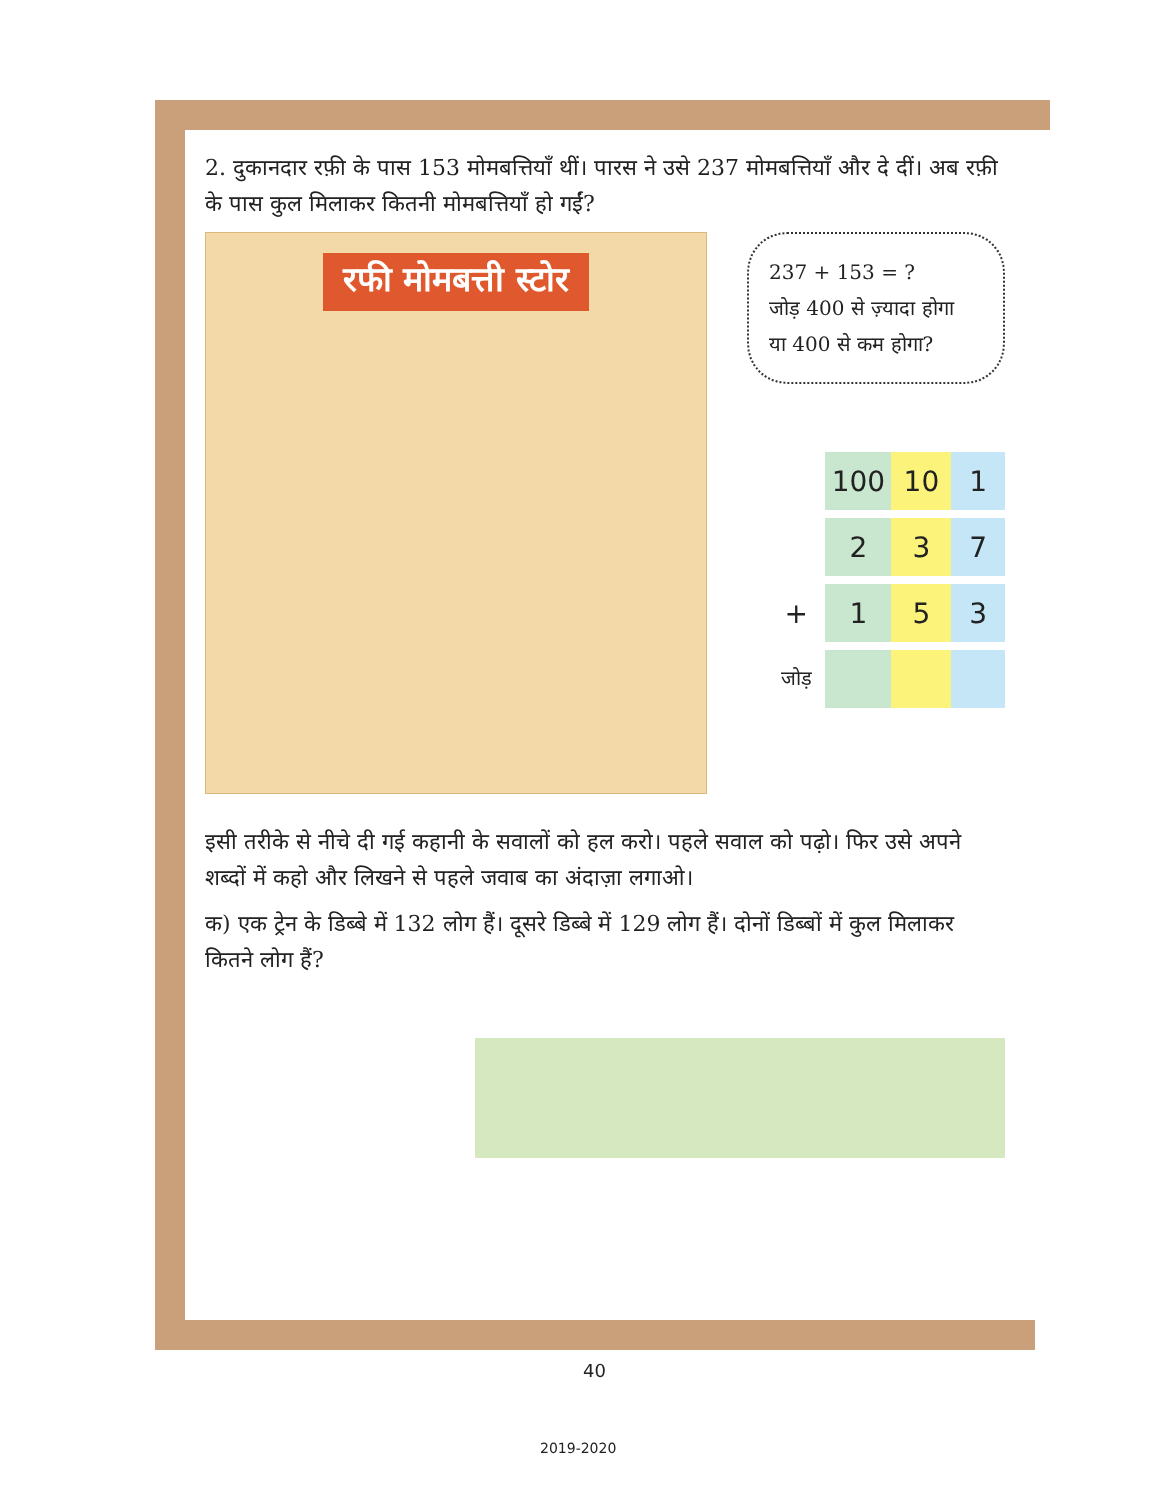2. दुकानदार रफ़ी के पास 153 मोमबत्तियाँ थीं। पारस ने उसे 237 मोमबत्तियाँ और दे दीं। अब रफ़ी के पास कुल मिलाकर कितनी मोमबत्तियाँ हो गईं?
रफी मोमबत्ती स्टोर
237 + 153 = ?
जोड़ 400 से ज़्यादा होगा
या 400 से कम होगा?
| | 100 | 10 | 1 |
| | 2 | 3 | 7 |
| + | 1 | 5 | 3 |
| जोड़ | | | |
इसी तरीके से नीचे दी गई कहानी के सवालों को हल करो। पहले सवाल को पढ़ो। फिर उसे अपने शब्दों में कहो और लिखने से पहले जवाब का अंदाज़ा लगाओ।
क) एक ट्रेन के डिब्बे में 132 लोग हैं। दूसरे डिब्बे में 129 लोग हैं। दोनों डिब्बों में कुल मिलाकर कितने लोग हैं?
40
2019-2020